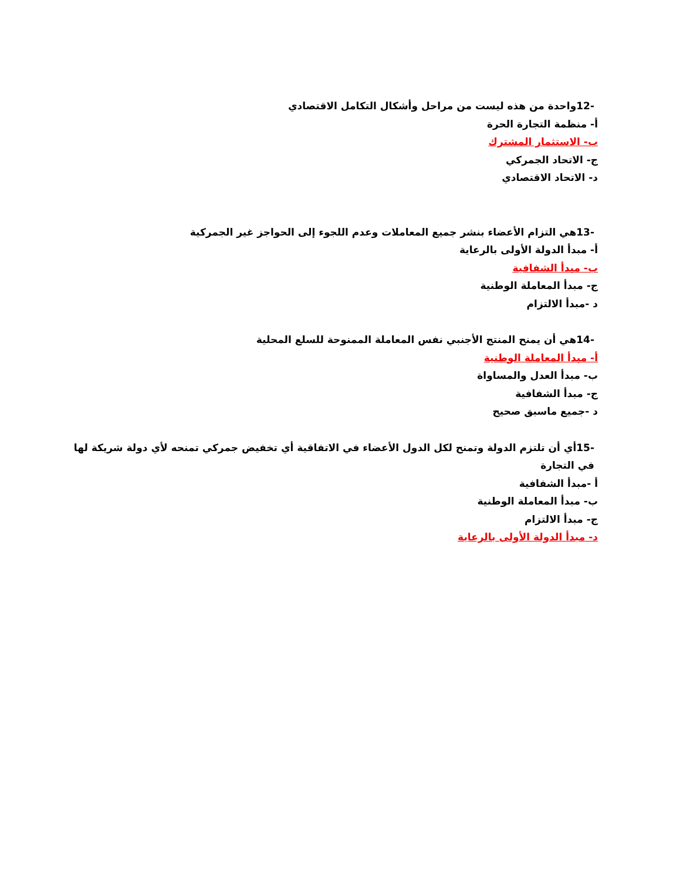-12واحدة من هذه ليست من مراحل وأشكال التكامل الاقتصادي
أ- منظمة التجارة الحرة
ب- الاستثمار المشترك
ج- الاتحاد الجمركي
د- الاتحاد الاقتصادي
-13هي التزام الأعضاء بنشر جميع المعاملات وعدم اللجوء إلى الحواجز غير الجمركية
أ- مبدأ الدولة الأولى بالرعاية
ب- مبدأ الشفافية
ج- مبدأ المعاملة الوطنية
د -مبدأ الالتزام
-14هي أن يمنح المنتج الأجنبي نفس المعاملة الممنوحة للسلع المحلية
أ- مبدأ المعاملة الوطنية
ب- مبدأ العدل والمساواة
ج- مبدأ الشفافية
د -جميع ماسبق صحيح
-15أي أن تلتزم الدولة وتمنح لكل الدول الأعضاء في الاتفاقية أي تخفيض جمركي تمنحه لأي دولة شريكة لها في التجارة
أ -مبدأ الشفافية
ب- مبدأ المعاملة الوطنية
ج- مبدأ الالتزام
د- مبدأ الدولة الأولى بالرعاية